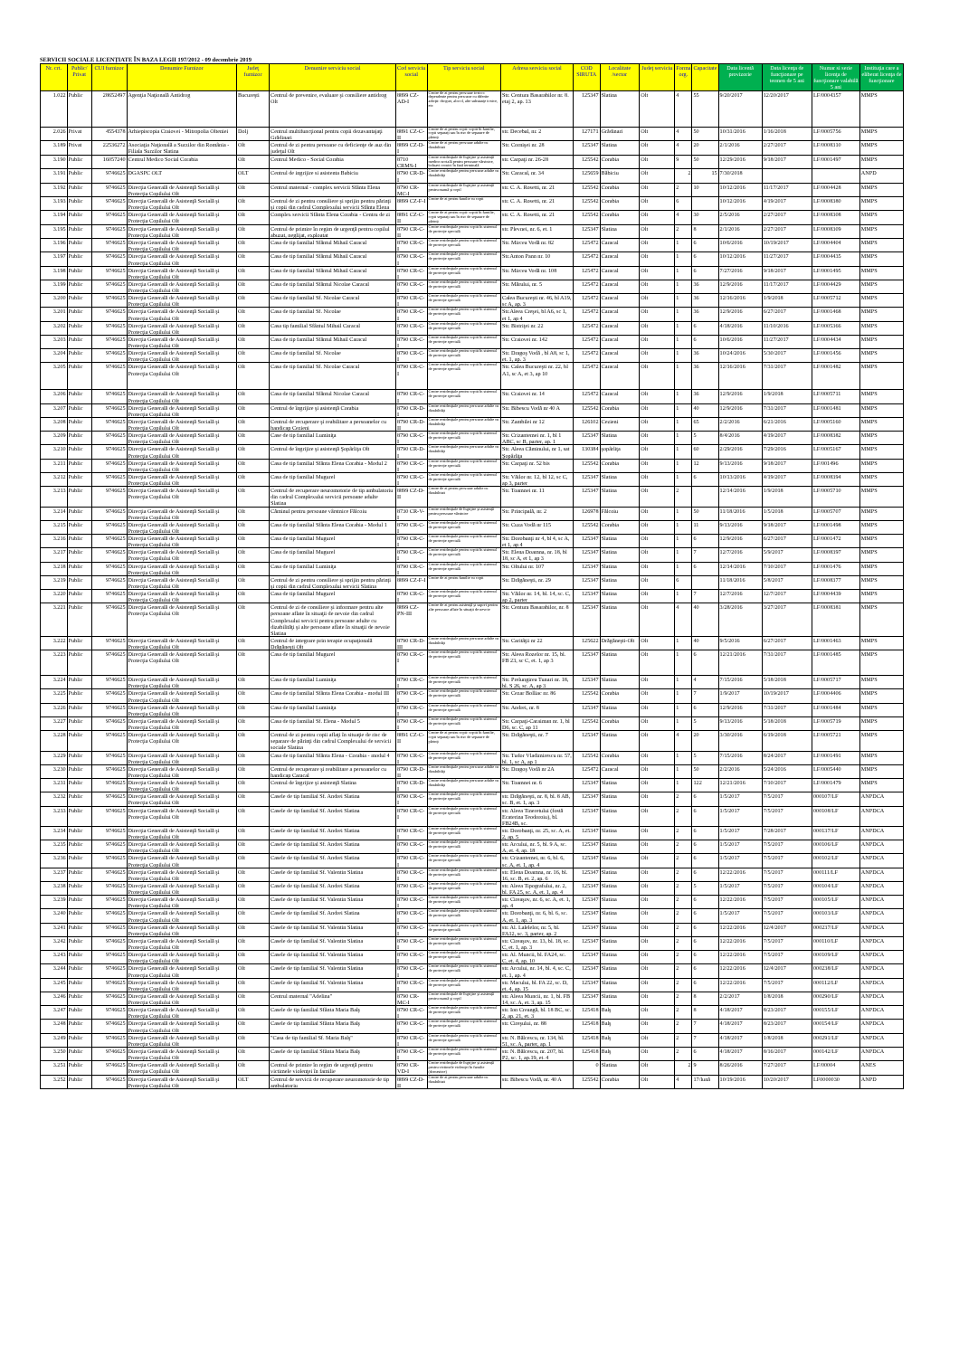SERVICII SOCIALE LICENŢIATE ÎN BAZA LEGII 197/2012 - 09 decembrie 2019
| Nr. crt. | Public/ Privat | CUI furnizor | Denumire Furnizor | Judeţ furnizor | Denumire serviciu social | Cod serviciu social | Tip serviciu social | Adresa serviciu social | COD SIRUTA | Localitate /sector | Judeţ serviciu | Forma org. | Capacitate | Data licentă provizorie | Data licenţa de funcţionare pe termen de 5 ani | Numar si serie licenţa de funcţionare valabilă 5 ani | Instituţia care a eliberat licenţa de funcţionare |
| --- | --- | --- | --- | --- | --- | --- | --- | --- | --- | --- | --- | --- | --- | --- | --- | --- | --- |
| 1.022 | Public | 28652497 | Agenţia Naţională Antidrog | Bucureşti | Centrul de prevenire, evaluare şi consiliere antidrog Olt | 8899 CZ-AD-I | Centre de zi pentru persoane toxico-dependente pentru persoane cu diferite adicţii: droguri, alcool, alte substanţe toxice, etc | Str. Centura Basarabilor nr. 8. etaj 2, ap. 13 | 125347 | Slatina | Olt | 4 | 55 | 9/20/2017 | 12/20/2017 | LF/0004357 | MMPS |
| 2.026 | Privat | 4554378 | Arhiepiscopia Craiovei - Mitropolia Olteniei | Dolj | Centrul multifuncţional pentru copii dezavantajaţi Grădinari | 8891 CZ-C-II | Centre de zi pentru copii: copiii în familie, copii separaţi sau în risc de separare de părinţi | str. Decebal, nr. 2 | 127171 | Grădinari | Olt | 4 | 50 | 10/31/2016 | 1/16/2018 | LF/0005756 | MMPS |
| 3.189 | Privat | 22536272 | Asociaţia Naţională a Surzilor din România - Filiala Surzilor Slatina | Olt | Centrul de zi pentru persoane cu deficienţe de auz din judeţul Olt | 8899 CZ-D-I | Centre de zi pentru persoane adulte cu dizabilitati | Str. Cornişei nr. 28 | 125347 | Slatina | Olt | 4 | 20 | 2/1/2016 | 2/27/2017 | LF/0008310 | MMPS |
| 3.190 | Public | 16057240 | Centrul Medico Social Corabia | Olt | Centrul Medico - Social Corabia | 8710 CRMS-I | Centre rezidenţiale de îngrijire şi asistenţă medico-socială pentru persoane vârstnice, bolnavi cronici în fază terminală | str. Carpaţi nr. 26-28 | 125542 | Corabia | Olt | 9 | 50 | 12/29/2016 | 9/18/2017 | LF/0001497 | MMPS |
| 3.191 | Public | 9746625 | DGASPC OLT | OLT | Centrul de ingrijire si asistenta Babiciu | 8790 CR-D-I | Centre rezidenţiale pentru persoane adulte cu dizabilităţi | Str. Caracal, nr. 34 | 125659 | Băbiciu | Olt | 2 | 15 | 7/30/2018 | | | ANPD |
| 3.192 | Public | 9746625 | Direcţia Generală de Asistenţă Socială şi Protecţia Copilului Olt | Olt | Centrul maternal - complex servicii Sfânta Elena | 8790 CR-MC-I | Centre rezidenţiale de îngrijire şi asistenţă pentru mamă şi copil | str. C. A. Rosetti, nr. 21 | 125542 | Corabia | Olt | 2 | 10 | 10/12/2016 | 11/17/2017 | LF/0004428 | MMPS |
| 3.193 | Public | 9746625 | Direcţia Generală de Asistenţă Socială şi Protecţia Copilului Olt | Olt | Centrul de zi pentru consiliere şi sprijin pentru părinţi şi copii din cadrul Complexului servicii Sfânta Elena | 8899 CZ-F-I | Centre de zi pentru familie cu copii | str. C. A. Rosetti, nr. 21 | 125542 | Corabia | Olt | 6 | | 10/12/2016 | 4/19/2017 | LF/0008380 | MMPS |
| 3.194 | Public | 9746625 | Direcţia Generală de Asistenţă Socială şi Protecţia Copilului Olt | Olt | Complex servicii Sfânta Elena Corabia - Centru de zi | 8891 CZ-C-II | Centre de zi pentru copii: copiii în familie, copii separaţi sau în risc de separare de părinţi | str. C. A. Rosetti, nr. 21 | 125542 | Corabia | Olt | 4 | 30 | 2/5/2016 | 2/27/2017 | LF/0008308 | MMPS |
| 3.195 | Public | 9746625 | Direcţia Generală de Asistenţă Socială şi Protecţia Copilului Olt | Olt | Centrul de primire în regim de urgenţă pentru copilul abuzat, neglijat, exploatat | 8790 CR-C-II | Centre rezidenţiale pentru copiii în sistemul de protecţie specială | str. Plevnei, nr. 6, et. 1 | 125347 | Slatina | Olt | 2 | 8 | 2/1/2016 | 2/27/2017 | LF/0008309 | MMPS |
| 3.196 | Public | 9746625 | Direcţia Generală de Asistenţă Socială şi Protecţia Copilului Olt | Olt | Casa de tip familial Sfântul Mihail Caracal | 8790 CR-C-I | Centre rezidenţiale pentru copiii în sistemul de protecţie specială | Str. Mircea Vodă nr. 82 | 125472 | Caracal | Olt | 1 | 6 | 10/6/2016 | 10/19/2017 | LF/0004404 | MMPS |
| 3.197 | Public | 9746625 | Direcţia Generală de Asistenţă Socială şi Protecţia Copilului Olt | Olt | Casa de tip familial Sfântul Mihail Caracal | 8790 CR-C-I | Centre rezidenţiale pentru copiii în sistemul de protecţie specială | Str.Anton Pann nr. 10 | 125472 | Caracal | Olt | 1 | 6 | 10/12/2016 | 11/27/2017 | LF/0004435 | MMPS |
| 3.198 | Public | 9746625 | Direcţia Generală de Asistenţă Socială şi Protecţia Copilului Olt | Olt | Casa de tip familial Sfântul Mihail Caracal | 8790 CR-C-I | Centre rezidenţiale pentru copiii în sistemul de protecţie specială | Str. Mircea Vodă nr. 108 | 125472 | Caracal | Olt | 1 | 6 | 7/27/2016 | 9/18/2017 | LF/0001495 | MMPS |
| 3.199 | Public | 9746625 | Direcţia Generală de Asistenţă Socială şi Protecţia Copilului Olt | Olt | Casa de tip familial Sfântul Nicolae Caracal | 8790 CR-C-I | Centre rezidenţiale pentru copiii în sistemul de protecţie specială | Str. Mărului, nr. 5 | 125472 | Caracal | Olt | 1 | 36 | 12/9/2016 | 11/17/2017 | LF/0004429 | MMPS |
| 3.200 | Public | 9746625 | Direcţia Generală de Asistenţă Socială şi Protecţia Copilului Olt | Olt | Casa de tip familial Sf. Nicolae Caracal | 8790 CR-C-I | Centre rezidenţiale pentru copiii în sistemul de protecţie specială | Calea Bucureşti nr. 46, bl A19, sc A, ap. 3 | 125472 | Caracal | Olt | 1 | 36 | 12/16/2016 | 1/9/2018 | LF/0005712 | MMPS |
| 3.201 | Public | 9746625 | Direcţia Generală de Asistenţă Socială şi Protecţia Copilului Olt | Olt | Casa de tip familial Sf. Nicolae | 8790 CR-C-I | Centre rezidenţiale pentru copiii în sistemul de protecţie specială | Str.Aleea Creşei, bl A6, sc 1, et 1, ap 4 | 125472 | Caracal | Olt | 1 | 36 | 12/9/2016 | 6/27/2017 | LF/0001468 | MMPS |
| 3.202 | Public | 9746625 | Direcţia Generală de Asistenţă Socială şi Protecţia Copilului Olt | Olt | Casa tip familial Sfântul Mihail Caracal | 8790 CR-C-I | Centre rezidenţiale pentru copiii în sistemul de protecţie specială | Str. Bistriţei nr. 22 | 125472 | Caracal | Olt | 1 | 6 | 4/18/2016 | 11/10/2016 | LF/0005366 | MMPS |
| 3.203 | Public | 9746625 | Direcţia Generală de Asistenţă Socială şi Protecţia Copilului Olt | Olt | Casa de tip familial Sfântul Mihail Caracal | 8790 CR-C-I | Centre rezidenţiale pentru copiii în sistemul de protecţie specială | Str. Craiovei nr. 142 | 125472 | Caracal | Olt | 1 | 6 | 10/6/2016 | 11/27/2017 | LF/0004434 | MMPS |
| 3.204 | Public | 9746625 | Direcţia Generală de Asistenţă Socială şi Protecţia Copilului Olt | Olt | Casa de tip familial Sf. Nicolae | 8790 CR-C-I | Centre rezidenţiale pentru copiii în sistemul de protecţie specială | Str. Dragoş Vodă , bl A8, sc 1, et. 1, ap. 3 | 125472 | Caracal | Olt | 1 | 36 | 10/24/2016 | 5/30/2017 | LF/0001456 | MMPS |
| 3.205 | Public | 9746625 | Direcţia Generală de Asistenţă Socială şi Protecţia Copilului Olt | Olt | Casa de tip familial Sf. Nicolae Caracal | 8790 CR-C-I | Centre rezidenţiale pentru copiii în sistemul de protecţie specială | Str. Calea Bucureşti nr. 22, bl A1, sc A, et 3, ap 10 | 125472 | Caracal | Olt | 1 | 36 | 12/16/2016 | 7/31/2017 | LF/0001482 | MMPS |
| 3.206 | Public | 9746625 | Direcţia Generală de Asistenţă Socială şi Protecţia Copilului Olt | Olt | Casa de tip familial Sfântul Nicolae Caracal | 8790 CR-C-I | Centre rezidenţiale pentru copiii în sistemul de protecţie specială | Str. Craiovei nr. 14 | 125472 | Caracal | Olt | 1 | 36 | 12/9/2016 | 1/9/2018 | LF/0005711 | MMPS |
| 3.207 | Public | 9746625 | Direcţia Generală de Asistenţă Socială şi Protecţia Copilului Olt | Olt | Centrul de îngrijire şi asistenţă Corabia | 8790 CR-D-I | Centre rezidenţiale pentru persoane adulte cu dizabilităţi | Str. Bibescu Vodă nr 40 A | 125542 | Corabia | Olt | 1 | 40 | 12/9/2016 | 7/31/2017 | LF/0001481 | MMPS |
| 3.208 | Public | 9746625 | Direcţia Generală de Asistenţă Socială şi Protecţia Copilului Olt | Olt | Centrul de recuperare şi reabilitare a persoanelor cu handicap Cezieni | 8790 CR-D-II | Centre rezidenţiale pentru persoane adulte cu dizabilităţi | Str. Zambilei nr 12 | 126102 | Cezieni | Olt | 1 | 65 | 2/2/2016 | 6/21/2016 | LF/0005160 | MMPS |
| 3.209 | Public | 9746625 | Direcţia Generală de Asistenţă Socială şi Protecţia Copilului Olt | Olt | Case de tip familial Luminiţa | 8790 CR-C-I | Centre rezidenţiale pentru copiii în sistemul de protecţie specială | Str. Crizantemei nr. 1, bl 1 ABC, sc B, parter, ap. 1 | 125347 | Slatina | Olt | 1 | 5 | 8/4/2016 | 4/19/2017 | LF/0008382 | MMPS |
| 3.210 | Public | 9746625 | Direcţia Generală de Asistenţă Socială şi Protecţia Copilului Olt | Olt | Centrul de îngrijire şi asistenţă Şopârliţa Olt | 8790 CR-D-I | Centre rezidenţiale pentru persoane adulte cu dizabilităţi | Str. Aleea Căminului, nr 1, sat Şopârliţa | 130384 | şopârliţa | Olt | 1 | 60 | 2/29/2016 | 7/29/2016 | LF/0005167 | MMPS |
| 3.211 | Public | 9746625 | Direcţia Generală de Asistenţă Socială şi Protecţia Copilului Olt | Olt | Casa de tip familial Sfânta Elena Corabia - Modul 2 | 8790 CR-C-I | Centre rezidenţiale pentru copiii în sistemul de protecţie specială | Str. Carpaţi nr. 52 bis | 125542 | Corabia | Olt | 1 | 12 | 9/13/2016 | 9/18/2017 | LF/001496 | MMPS |
| 3.212 | Public | 9746625 | Direcţia Generală de Asistenţă Socială şi Protecţia Copilului Olt | Olt | Casa de tip familial Mugurel | 8790 CR-C-I | Centre rezidenţiale pentru copiii în sistemul de protecţie specială | Str. Văilor nr. 12, bl 12, sc C, ap 3, parter | 125347 | Slatina | Olt | 1 | 6 | 10/13/2016 | 4/19/2017 | LF/0008394 | MMPS |
| 3.213 | Public | 9746625 | Direcţia Generală de Asistenţă Socială şi Protecţia Copilului Olt | Olt | Centrul de recuperare neuromotorie de tip ambulatoriu din cadrul Complexului servicii persoane adulte Slatina | 8899 CZ-D-II | Centre de zi pentru persoane adulte cu dizabilitati | Str. Toamnei nr. 11 | 125347 | Slatina | Olt | 2 | | 12/14/2016 | 1/9/2018 | LF/0005710 | MMPS |
| 3.214 | Public | 9746625 | Direcţia Generală de Asistenţă Socială şi Protecţia Copilului Olt | Olt | Căminul pentru persoane vârstnice Fălcoiu | 8730 CR-V-I | Centre rezidenţiale de îngrijire şi asistenţă pentru persoane vârstnice | Str. Principală, nr. 2 | 126978 | Fălcoiu | Olt | 1 | 50 | 11/18/2016 | 1/5/2018 | LF/0005707 | MMPS |
| 3.215 | Public | 9746625 | Direcţia Generală de Asistenţă Socială şi Protecţia Copilului Olt | Olt | Casa de tip familial Sfânta Elena Corabia - Modul 1 | 8790 CR-C-I | Centre rezidenţiale pentru copiii în sistemul de protecţie specială | Str. Cuza Vodă nr 115 | 125542 | Corabia | Olt | 1 | 11 | 9/13/2016 | 9/18/2017 | LF/0001498 | MMPS |
| 3.216 | Public | 9746625 | Direcţia Generală de Asistenţă Socială şi Protecţia Copilului Olt | Olt | Casa de tip familial Mugurel | 8790 CR-C-I | Centre rezidenţiale pentru copiii în sistemul de protecţie specială | Str. Dorobanţi nr 4, bl 4, sc A, et 1, ap 4 | 125347 | Slatina | Olt | 1 | 6 | 12/9/2016 | 6/27/2017 | LF/0001472 | MMPS |
| 3.217 | Public | 9746625 | Direcţia Generală de Asistenţă Socială şi Protecţia Copilului Olt | Olt | Casa de tip familial Mugurel | 8790 CR-C-I | Centre rezidenţiale pentru copiii în sistemul de protecţie specială | Str. Elena Doamna, nr. 18, bl 18, sc A, et 1, ap 3 | 125347 | Slatina | Olt | 1 | 7 | 12/7/2016 | 5/9/2017 | LF/0008397 | MMPS |
| 3.218 | Public | 9746625 | Direcţia Generală de Asistenţă Socială şi Protecţia Copilului Olt | Olt | Casa de tip familial Luminiţa | 8790 CR-C-I | Centre rezidenţiale pentru copiii în sistemul de protecţie specială | Str. Oltului nr. 107 | 125347 | Slatina | Olt | 1 | 6 | 12/14/2016 | 7/10/2017 | LF/0001476 | MMPS |
| 3.219 | Public | 9746625 | Direcţia Generală de Asistenţă Socială şi Protecţia Copilului Olt | Olt | Centrul de zi pentru consiliere şi sprijin pentru părinţi şi copii din cadrul Complexului servicii Slatina | 8899 CZ-F-I | Centre de zi pentru familie cu copii | Str. Drăgăneşti, nr. 29 | 125347 | Slatina | Olt | 6 | | 11/18/2016 | 5/8/2017 | LF/0008377 | MMPS |
| 3.220 | Public | 9746625 | Direcţia Generală de Asistenţă Socială şi Protecţia Copilului Olt | Olt | Casa de tip familial Mugurel | 8790 CR-C-I | Centre rezidenţiale pentru copiii în sistemul de protecţie specială | Str. Văilor nr. 14, bl. 14, sc. C, ap 2, parter | 125347 | Slatina | Olt | 1 | 7 | 12/7/2016 | 12/7/2017 | LF/0004439 | MMPS |
| 3.221 | Public | 9746625 | Direcţia Generală de Asistenţă Socială şi Protecţia Copilului Olt | Olt | Centrul de zi de consiliere şi informare pentru alte persoane aflate în situaţii de nevoie din cadrul Complexului servicii pentru persoane adulte cu dizabilităţi şi alte persoane aflate în situaţii de nevoie Slatina | 8899 CZ-PN-III | Centre de zi pentru asistenţă şi suport pentru alte persoane aflate în situaţii de nevoie | Str. Centura Basarabilor, nr. 8 | 125347 | Slatina | Olt | 4 | 40 | 3/28/2016 | 3/27/2017 | LF/0008381 | MMPS |
| 3.222 | Public | 9746625 | Direcţia Generală de Asistenţă Socială şi Protecţia Copilului Olt | Olt | Centrul de integrare prin terapie ocupaţională Drăgăneşti Olt | 8790 CR-D-III | Centre rezidenţiale pentru persoane adulte cu dizabilităţi | Str. Caritâţii nr 22 | 125622 | Drăgăneşti-Olt | Olt | 1 | 40 | 9/5/2016 | 6/27/2017 | LF/0001463 | MMPS |
| 3.223 | Public | 9746625 | Direcţia Generală de Asistenţă Socială şi Protecţia Copilului Olt | Olt | Casa de tip familial Mugurel | 8790 CR-C-I | Centre rezidenţiale pentru copiii în sistemul de protecţie specială | Str. Aleea Rozelor nr. 15, bl. FB 23, sc C, et. 1, ap 3 | 125347 | Slatina | Olt | 1 | 6 | 12/21/2016 | 7/31/2017 | LF/0001485 | MMPS |
| 3.224 | Public | 9746625 | Direcţia Generală de Asistenţă Socială şi Protecţia Copilului Olt | Olt | Casa de tip familial Luminiţa | 8790 CR-C-I | Centre rezidenţiale pentru copiii în sistemul de protecţie specială | Str. Prelungirea Tunari nr. 18, bl. S 26, sc. A, ap 3 | 125347 | Slatina | Olt | 1 | 4 | 7/15/2016 | 5/18/2018 | LF/0005717 | MMPS |
| 3.225 | Public | 9746625 | Direcţia Generală de Asistenţă Socială şi Protecţia Copilului Olt | Olt | Casa de tip familial Sfânta Elena Corabia - modul III | 8790 CR-C-I | Centre rezidenţiale pentru copiii în sistemul de protecţie specială | Str. Cezar Bolliac nr. 86 | 125542 | Corabia | Olt | 1 | 7 | 1/9/2017 | 10/19/2017 | LF/0004406 | MMPS |
| 3.226 | Public | 9746625 | Direcţia Generală de Asistenţă Socială şi Protecţia Copilului Olt | Olt | Casa de tip familial Luminiţa | 8790 CR-C-I | Centre rezidenţiale pentru copiii în sistemul de protecţie specială | Str. Andrei, nr. 8 | 125347 | Slatina | Olt | 1 | 6 | 12/9/2016 | 7/31/2017 | LF/0001484 | MMPS |
| 3.227 | Public | 9746625 | Direcţia Generală de Asistenţă Socială şi Protecţia Copilului Olt | Olt | Casa de tip familial Sf. Elena - Modul 5 | 8790 CR-C-I | Centre rezidenţiale pentru copiii în sistemul de protecţie specială | Str. Carpaţi-Caraiman nr. 1, bl D6, sc. C, ap 11 | 125542 | Corabia | Olt | 1 | 5 | 9/13/2016 | 5/18/2018 | LF/0005719 | MMPS |
| 3.228 | Public | 9746625 | Direcţia Generală de Asistenţă Socială şi Protecţia Copilului Olt | Olt | Centrul de zi pentru copii aflaţi în situaţie de risc de separare de părinţi din cadrul Complexului de servicii sociale Slatina | 8891 CZ-C-II | Centre de zi pentru copii: copiii în familie, copii separaţi sau în risc de separare de părinţi | Str. Drăgăneşti, nr. 7 | 125347 | Slatina | Olt | 4 | 20 | 3/30/2016 | 6/19/2018 | LF/0005721 | MMPS |
| 3.229 | Public | 9746625 | Direcţia Generală de Asistenţă Socială şi Protecţia Copilului Olt | Olt | Casa de tip familial Sfânta Elena - Corabia - modul 4 | 8790 CR-C-I | Centre rezidenţiale pentru copiii în sistemul de protecţie specială | Str. Tudor Vladimirescu nr. 57, bl. 1, sc A, ap 1 | 125542 | Corabia | Olt | 1 | 5 | 7/15/2016 | 8/24/2017 | LF/0001491 | MMPS |
| 3.230 | Public | 9746625 | Direcţia Generală de Asistenţă Socială şi Protecţia Copilului Olt | Olt | Centrul de recuperare şi reabilitare a persoanelor cu handicap Caracal | 8790 CR-D-II | Centre rezidenţiale pentru persoane adulte cu dizabilităţi | Str. Dragoş Vodă nr 2A | 125472 | Caracal | Olt | 1 | 50 | 2/2/2016 | 5/24/2016 | LF/0005440 | MMPS |
| 3.231 | Public | 9746625 | Direcţia Generală de Asistenţă Socială şi Protecţia Copilului Olt | Olt | Centrul de îngrijire şi asistenţă Slatina | 8790 CR-D-I | Centre rezidenţiale pentru persoane adulte cu dizabilităţi | Str. Toamnei nr. 6 | 125347 | Slatina | Olt | 1 | 122 | 12/21/2016 | 7/10/2017 | LF/0001479 | MMPS |
| 3.232 | Public | 9746625 | Direcţia Generală de Asistenţă Socială şi Protecţia Copilului Olt | Olt | Casele de tip familial Sf. Andrei Slatina | 8790 CR-C-I | Centre rezidenţiale pentru copiii în sistemul de protecţie specială | str. Drăgăneşti, nr. 8, bl. 8 AB, sc. B, et. 1, ap. 3 | 125347 | Slatina | Olt | 2 | 6 | 1/5/2017 | 7/5/2017 | 000107/LF | ANPDCA |
| 3.233 | Public | 9746625 | Direcţia Generală de Asistenţă Socială şi Protecţia Copilului Olt | Olt | Casele de tip familial Sf. Andrei Slatina | 8790 CR-C-I | Centre rezidenţiale pentru copiii în sistemul de protecţie specială | str. Aleea Tineretului (fostă Ecaterina Teodoroiu), bl. FB24B, sc. | 125347 | Slatina | Olt | 2 | 6 | 1/5/2017 | 7/5/2017 | 000108/LF | ANPDCA |
| 3.234 | Public | 9746625 | Direcţia Generală de Asistenţă Socială şi Protecţia Copilului Olt | Olt | Casele de tip familial Sf. Andrei Slatina | 8790 CR-C-I | Centre rezidenţiale pentru copiii în sistemul de protecţie specială | str. Dorobanţi, nr. 25, sc. A, et. 2, ap. 5 | 125347 | Slatina | Olt | 2 | 6 | 1/5/2017 | 7/28/2017 | 000137/LF | ANPDCA |
| 3.235 | Public | 9746625 | Direcţia Generală de Asistenţă Socială şi Protecţia Copilului Olt | Olt | Casele de tip familial Sf. Andrei Slatina | 8790 CR-C-I | Centre rezidenţiale pentru copiii în sistemul de protecţie specială | str. Arcului, nr. 5, bl. 9 A, sc. A, et. 4, ap. 18 | 125347 | Slatina | Olt | 2 | 6 | 1/5/2017 | 7/5/2017 | 000106/LF | ANPDCA |
| 3.236 | Public | 9746625 | Direcţia Generală de Asistenţă Socială şi Protecţia Copilului Olt | Olt | Casele de tip familial Sf. Andrei Slatina | 8790 CR-C-I | Centre rezidenţiale pentru copiii în sistemul de protecţie specială | str. Crizantemei, nr. 6, bl. 6, sc. A, et. 1, ap. 4 | 125347 | Slatina | Olt | 2 | 6 | 1/5/2017 | 7/5/2017 | 000102/LF | ANPDCA |
| 3.237 | Public | 9746625 | Direcţia Generală de Asistenţă Socială şi Protecţia Copilului Olt | Olt | Casele de tip familial Sf. Valentin Slatina | 8790 CR-C-I | Centre rezidenţiale pentru copiii în sistemul de protecţie specială | str. Elena Doamna, nr. 16, bl. 16, sc. B, et. 2, ap. 6 | 125347 | Slatina | Olt | 2 | 6 | 12/22/2016 | 7/5/2017 | 000111/LF | ANPDCA |
| 3.238 | Public | 9746625 | Direcţia Generală de Asistenţă Socială şi Protecţia Copilului Olt | Olt | Casele de tip familial Sf. Andrei Slatina | 8790 CR-C-I | Centre rezidenţiale pentru copiii în sistemul de protecţie specială | str. Aleea Tipografului, nr. 2, bl. FA 25, sc. A, et. 1, ap. 4 | 125347 | Slatina | Olt | 2 | 5 | 1/5/2017 | 7/5/2017 | 000104/LF | ANPDCA |
| 3.239 | Public | 9746625 | Direcţia Generală de Asistenţă Socială şi Protecţia Copilului Olt | Olt | Casele de tip familial Sf. Valentin Slatina | 8790 CR-C-I | Centre rezidenţiale pentru copiii în sistemul de protecţie specială | str. Cireaşov, nr. 6, sc. A, et. 1, ap. 4 | 125347 | Slatina | Olt | 2 | 6 | 12/22/2016 | 7/5/2017 | 000105/LF | ANPDCA |
| 3.240 | Public | 9746625 | Direcţia Generală de Asistenţă Socială şi Protecţia Copilului Olt | Olt | Casele de tip familial Sf. Andrei Slatina | 8790 CR-C-I | Centre rezidenţiale pentru copiii în sistemul de protecţie specială | str. Dorobanţi, nr. 6, bl. 6, sc. A, et. 1, ap. 3 | 125347 | Slatina | Olt | 2 | 6 | 1/5/2017 | 7/5/2017 | 000103/LF | ANPDCA |
| 3.241 | Public | 9746625 | Direcţia Generală de Asistenţă Socială şi Protecţia Copilului Olt | Olt | Casele de tip familial Sf. Valentin Slatina | 8790 CR-C-I | Centre rezidenţiale pentru copiii în sistemul de protecţie specială | str. Al. Lalelelor, nr. 5, bl. FA12, sc. 3, parter, ap. 2 | 125347 | Slatina | Olt | 2 | 6 | 12/22/2016 | 12/4/2017 | 000237/LF | ANPDCA |
| 3.242 | Public | 9746625 | Direcţia Generală de Asistenţă Socială şi Protecţia Copilului Olt | Olt | Casele de tip familial Sf. Valentin Slatina | 8790 CR-C-I | Centre rezidenţiale pentru copiii în sistemul de protecţie specială | str. Cireaşov, nr. 13, bl. 18, sc. C, et. 1, ap. 3 | 125347 | Slatina | Olt | 2 | 6 | 12/22/2016 | 7/5/2017 | 000110/LF | ANPDCA |
| 3.243 | Public | 9746625 | Direcţia Generală de Asistenţă Socială şi Protecţia Copilului Olt | Olt | Casele de tip familial Sf. Valentin Slatina | 8790 CR-C-I | Centre rezidenţiale pentru copiii în sistemul de protecţie specială | str. Al. Muncii, bl. FA24, sc. C, et. 4, ap. 10 | 125347 | Slatina | Olt | 2 | 6 | 12/22/2016 | 7/5/2017 | 000109/LF | ANPDCA |
| 3.244 | Public | 9746625 | Direcţia Generală de Asistenţă Socială şi Protecţia Copilului Olt | Olt | Casele de tip familial Sf. Valentin Slatina | 8790 CR-C-I | Centre rezidenţiale pentru copiii în sistemul de protecţie specială | str. Arcului, nr. 14, bl. 4, sc. C, et. 1, ap. 4 | 125347 | Slatina | Olt | 2 | 6 | 12/22/2016 | 12/4/2017 | 000238/LF | ANPDCA |
| 3.245 | Public | 9746625 | Direcţia Generală de Asistenţă Socială şi Protecţia Copilului Olt | Olt | Casele de tip familial Sf. Valentin Slatina | 8790 CR-C-I | Centre rezidenţiale pentru copiii în sistemul de protecţie specială | str. Macului, bl. FA 22, sc. D, et. 4, ap. 15 | 125347 | Slatina | Olt | 2 | 6 | 12/22/2016 | 7/5/2017 | 000112/LF | ANPDCA |
| 3.246 | Public | 9746625 | Direcţia Generală de Asistenţă Socială şi Protecţia Copilului Olt | Olt | Centrul maternal "Adelina" | 8790 CR-MC-I | Centre rezidenţiale de îngrijire şi asistenţă pentru mamă şi copil | str. Aleea Muncii, nr. 1, bl. FB 14, sc. A, et. 3, ap. 15 | 125347 | Slatina | Olt | 2 | 8 | 2/2/2017 | 1/8/2018 | 000290/LF | ANPDCA |
| 3.247 | Public | 9746625 | Direcţia Generală de Asistenţă Socială şi Protecţia Copilului Olt | Olt | Casele de tip familial Sfânta Maria Balş | 8790 CR-C-I | Centre rezidenţiale pentru copiii în sistemul de protecţie specială | str. Ion Creangă, bl. 18 BC, sc. 2, ap. 21, et. 3 | 125418 | Balş | Olt | 2 | 8 | 4/18/2017 | 8/23/2017 | 000155/LF | ANPDCA |
| 3.248 | Public | 9746625 | Direcţia Generală de Asistenţă Socială şi Protecţia Copilului Olt | Olt | Casele de tip familial Sfânta Maria Balş | 8790 CR-C-I | Centre rezidenţiale pentru copiii în sistemul de protecţie specială | str. Cireşului, nr. 88 | 125418 | Balş | Olt | 2 | 7 | 4/18/2017 | 8/23/2017 | 000154/LF | ANPDCA |
| 3.249 | Public | 9746625 | Direcţia Generală de Asistenţă Socială şi Protecţia Copilului Olt | Olt | "Casa de tip familial Sf. Maria Balş" | 8790 CR-C-I | Centre rezidenţiale pentru copiii în sistemul de protecţie specială | str. N. Bălcescu, nr. 134, bl. 51, sc. A, parter, ap. 1 | 125418 | Balş | Olt | 2 | 7 | 4/18/2017 | 1/8/2018 | 000291/LF | ANPDCA |
| 3.250 | Public | 9746625 | Direcţia Generală de Asistenţă Socială şi Protecţia Copilului Olt | Olt | Casele de tip familial Sfânta Maria Balş | 8790 CR-C-I | Centre rezidenţiale pentru copiii în sistemul de protecţie specială | str. N. Bălcescu, nr. 207, bl. P2, sc. 1, ap.19, et. 4 | 125418 | Balş | Olt | 2 | 6 | 4/18/2017 | 8/16/2017 | 000142/LF | ANPDCA |
| 3.251 | Public | 9746625 | Direcţia Generală de Asistenţă Socială şi Protecţia Copilului Olt | Olt | Centrul de primire în regim de urgenţă pentru victimele violenţei în familie | 8790 CR-VD-I | Centre rezidenţiale de îngrijire şi asistenţă pentru victimele violenţei în familie (domestice) | | 0 | Slatina | Olt | 2 | 9 | 8/26/2016 | 7/27/2017 | LF/00004 | ANES |
| 3.252 | Public | 9746625 | Direcţia Generală de Asistenţă Socială şi Protecţia Copilului Olt | OLT | Centrul de servicii de recuperare neuromotorie de tip ambulatoriu | 8899 CZ-D-II | Centre de zi pentru persoane adulte cu dizabilitati | str. Bibescu Vodă, nr. 40 A | 125542 | Corabia | Olt | 4 | 17/lună | 10/19/2016 | 10/20/2017 | LF0000030 | ANPD |